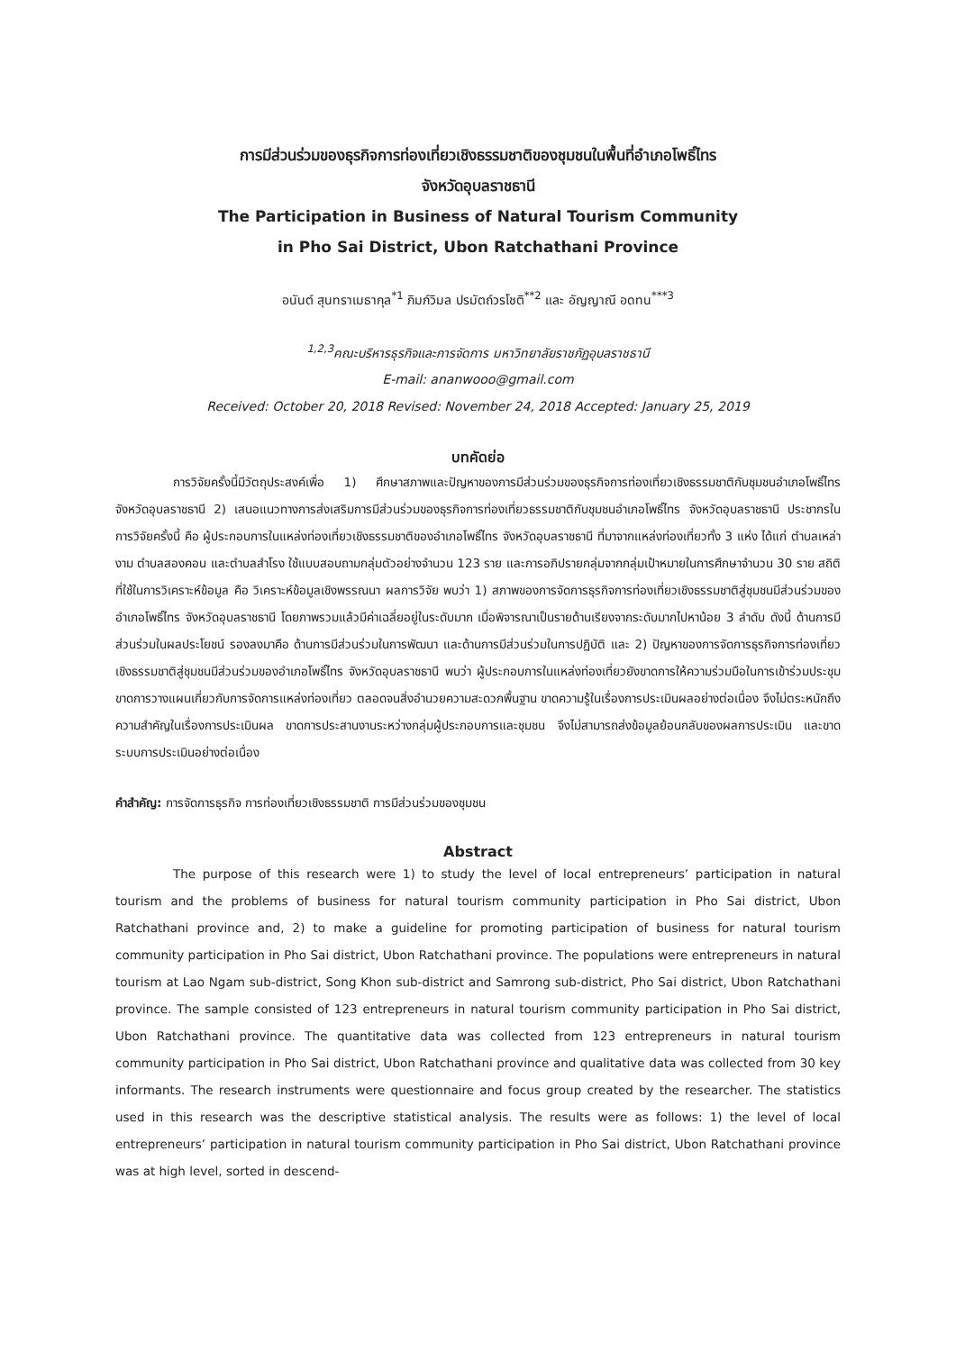การมีส่วนร่วมของธุรกิจการท่องเที่ยวเชิงธรรมชาติของชุมชนในพื้นที่อำเภอโพธิ์ไทร
จังหวัดอุบลราชธานี
The Participation in Business of Natural Tourism Community
in Pho Sai District, Ubon Ratchathani Province
อนันต์ สุนทราเมธากุล<sup>*1</sup> ภิมภ์วิมล ปรมัตถ์วรโชติ<sup>**2</sup> และ อัญญาณี อดทน<sup>***3</sup>
<sup>1,2,3</sup>คณะบริหารธุรกิจและการจัดการ มหาวิทยาลัยราชภัฏอุบลราชธานี
E-mail: ananwooo@gmail.com
Received: October 20, 2018 Revised: November 24, 2018 Accepted: January 25, 2019
บทคัดย่อ
การวิจัยครั้งนี้มีวัตถุประสงค์เพื่อ 1) ศึกษาสภาพและปัญหาของการมีส่วนร่วมของธุรกิจการท่องเที่ยวเชิงธรรมชาติกับชุมชนอำเภอโพธิ์ไทร จังหวัดอุบลราชธานี 2) เสนอแนวทางการส่งเสริมการมีส่วนร่วมของธุรกิจการท่องเที่ยวธรรมชาติกับชุมชนอำเภอโพธิ์ไทร จังหวัดอุบลราชธานี ประชากรในการวิจัยครั้งนี้ คือ ผู้ประกอบการในแหล่งท่องเที่ยวเชิงธรรมชาติของอำเภอโพธิ์ไทร จังหวัดอุบลราชธานี ที่มาจากแหล่งท่องเที่ยวทั้ง 3 แห่ง ได้แก่ ตำบลเหล่างาม ตำบลสองคอน และตำบลสำโรง ใช้แบบสอบถามกลุ่มตัวอย่างจำนวน 123 ราย และการอภิปรายกลุ่มจากกลุ่มเป้าหมายในการศึกษาจำนวน 30 ราย สถิติที่ใช้ในการวิเคราะห์ข้อมูล คือ วิเคราะห์ข้อมูลเชิงพรรณนา ผลการวิจัย พบว่า 1) สภาพของการจัดการธุรกิจการท่องเที่ยวเชิงธรรมชาติสู่ชุมชนมีส่วนร่วมของอำเภอโพธิ์ไทร จังหวัดอุบลราชธานี โดยภาพรวมแล้วมีค่าเฉลี่ยอยู่ในระดับมาก เมื่อพิจารณาเป็นรายด้านเรียงจากระดับมากไปหาน้อย 3 ลำดับ ดังนี้ ด้านการมีส่วนร่วมในผลประโยชน์ รองลงมาคือ ด้านการมีส่วนร่วมในการพัฒนา และด้านการมีส่วนร่วมในการปฏิบัติ และ 2) ปัญหาของการจัดการธุรกิจการท่องเที่ยวเชิงธรรมชาติสู่ชุมชนมีส่วนร่วมของอำเภอโพธิ์ไทร จังหวัดอุบลราชธานี พบว่า ผู้ประกอบการในแหล่งท่องเที่ยวยังขาดการให้ความร่วมมือในการเข้าร่วมประชุม ขาดการวางแผนเกี่ยวกับการจัดการแหล่งท่องเที่ยว ตลอดจนสิ่งอำนวยความสะดวกพื้นฐาน ขาดความรู้ในเรื่องการประเมินผลอย่างต่อเนื่อง จึงไม่ตระหนักถึงความสำคัญในเรื่องการประเมินผล ขาดการประสานงานระหว่างกลุ่มผู้ประกอบการและชุมชน จึงไม่สามารถส่งข้อมูลย้อนกลับของผลการประเมิน และขาดระบบการประเมินอย่างต่อเนื่อง
คำสำคัญ: การจัดการธุรกิจ การท่องเที่ยวเชิงธรรมชาติ การมีส่วนร่วมของชุมชน
Abstract
The purpose of this research were 1) to study the level of local entrepreneurs’ participation in natural tourism and the problems of business for natural tourism community participation in Pho Sai district, Ubon Ratchathani province and, 2) to make a guideline for promoting participation of business for natural tourism community participation in Pho Sai district, Ubon Ratchathani province. The populations were entrepreneurs in natural tourism at Lao Ngam sub-district, Song Khon sub-district and Samrong sub-district, Pho Sai district, Ubon Ratchathani province. The sample consisted of 123 entrepreneurs in natural tourism community participation in Pho Sai district, Ubon Ratchathani province. The quantitative data was collected from 123 entrepreneurs in natural tourism community participation in Pho Sai district, Ubon Ratchathani province and qualitative data was collected from 30 key informants. The research instruments were questionnaire and focus group created by the researcher. The statistics used in this research was the descriptive statistical analysis. The results were as follows: 1) the level of local entrepreneurs’ participation in natural tourism community participation in Pho Sai district, Ubon Ratchathani province was at high level, sorted in descend-